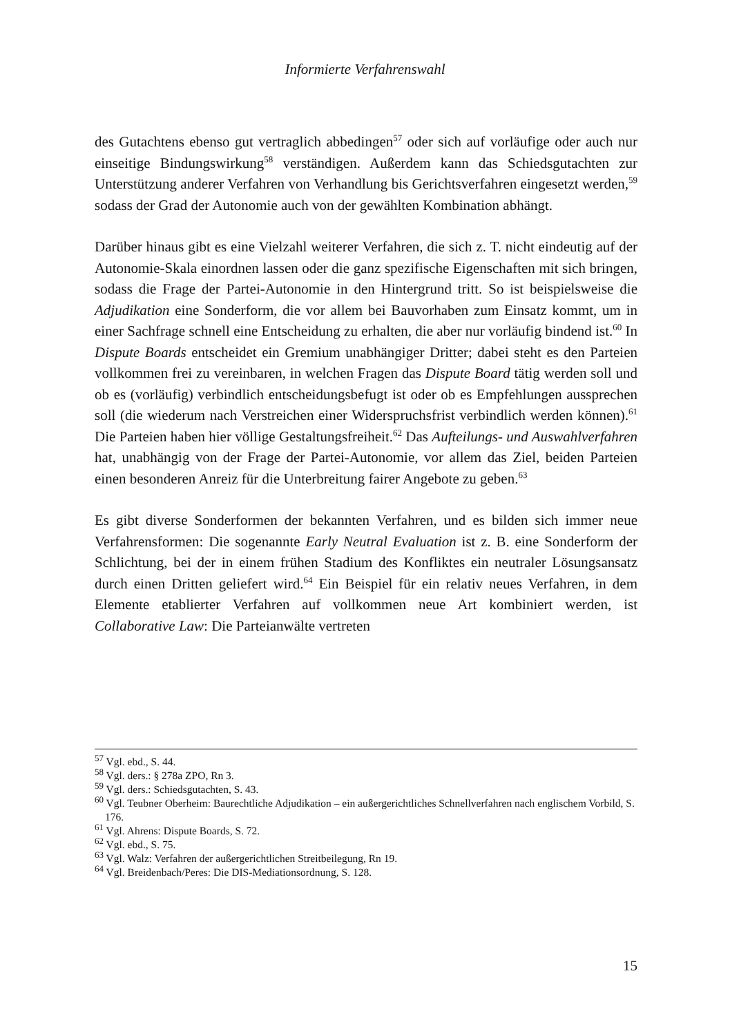Informierte Verfahrenswahl
des Gutachtens ebenso gut vertraglich abbedingen<sup>57</sup> oder sich auf vorläufige oder auch nur einseitige Bindungswirkung<sup>58</sup> verständigen. Außerdem kann das Schiedsgutachten zur Unterstützung anderer Verfahren von Verhandlung bis Gerichtsverfahren eingesetzt werden,<sup>59</sup> sodass der Grad der Autonomie auch von der gewählten Kombination abhängt.
Darüber hinaus gibt es eine Vielzahl weiterer Verfahren, die sich z. T. nicht eindeutig auf der Autonomie-Skala einordnen lassen oder die ganz spezifische Eigenschaften mit sich bringen, sodass die Frage der Partei-Autonomie in den Hintergrund tritt. So ist beispielsweise die Adjudikation eine Sonderform, die vor allem bei Bauvorhaben zum Einsatz kommt, um in einer Sachfrage schnell eine Entscheidung zu erhalten, die aber nur vorläufig bindend ist.<sup>60</sup> In Dispute Boards entscheidet ein Gremium unabhängiger Dritter; dabei steht es den Parteien vollkommen frei zu vereinbaren, in welchen Fragen das Dispute Board tätig werden soll und ob es (vorläufig) verbindlich entscheidungsbefugt ist oder ob es Empfehlungen aussprechen soll (die wiederum nach Verstreichen einer Widerspruchsfrist verbindlich werden können).<sup>61</sup> Die Parteien haben hier völlige Gestaltungsfreiheit.<sup>62</sup> Das Aufteilungs- und Auswahlverfahren hat, unabhängig von der Frage der Partei-Autonomie, vor allem das Ziel, beiden Parteien einen besonderen Anreiz für die Unterbreitung fairer Angebote zu geben.<sup>63</sup>
Es gibt diverse Sonderformen der bekannten Verfahren, und es bilden sich immer neue Verfahrensformen: Die sogenannte Early Neutral Evaluation ist z. B. eine Sonderform der Schlichtung, bei der in einem frühen Stadium des Konfliktes ein neutraler Lösungsansatz durch einen Dritten geliefert wird.<sup>64</sup> Ein Beispiel für ein relativ neues Verfahren, in dem Elemente etablierter Verfahren auf vollkommen neue Art kombiniert werden, ist Collaborative Law: Die Parteianwälte vertreten
<sup>57</sup> Vgl. ebd., S. 44.
<sup>58</sup> Vgl. ders.: § 278a ZPO, Rn 3.
<sup>59</sup> Vgl. ders.: Schiedsgutachten, S. 43.
<sup>60</sup> Vgl. Teubner Oberheim: Baurechtliche Adjudikation – ein außergerichtliches Schnellverfahren nach englischem Vorbild, S. 176.
<sup>61</sup> Vgl. Ahrens: Dispute Boards, S. 72.
<sup>62</sup> Vgl. ebd., S. 75.
<sup>63</sup> Vgl. Walz: Verfahren der außergerichtlichen Streitbeilegung, Rn 19.
<sup>64</sup> Vgl. Breidenbach/Peres: Die DIS-Mediationsordnung, S. 128.
15